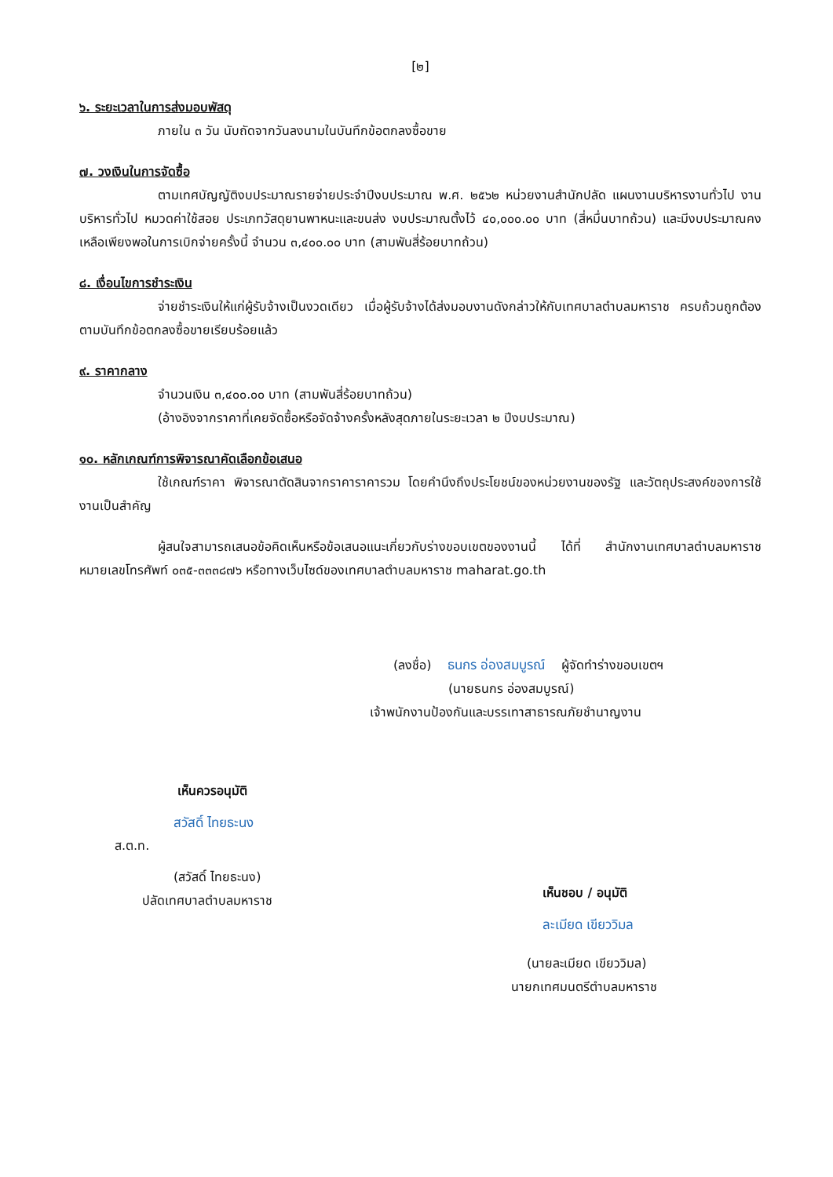[๒]
๖. ระยะเวลาในการส่งมอบพัสดุ
ภายใน ๓ วัน นับถัดจากวันลงนามในบันทึกข้อตกลงซื้อขาย
๗. วงเงินในการจัดซื้อ
ตามเทศบัญญัติงบประมาณรายจ่ายประจำปีงบประมาณ พ.ศ. ๒๕๖๒ หน่วยงานสำนักปลัด แผนงานบริหารงานทั่วไป งานบริหารทั่วไป หมวดค่าใช้สอย ประเภทวัสดุยานพาหนะและขนส่ง งบประมาณตั้งไว้ ๔๐,๐๐๐.๐๐ บาท (สี่หมื่นบาทถ้วน) และมีงบประมาณคงเหลือเพียงพอในการเบิกจ่ายครั้งนี้ จำนวน ๓,๔๐๐.๐๐ บาท (สามพันสี่ร้อยบาทถ้วน)
๘. เงื่อนไขการชำระเงิน
จ่ายชำระเงินให้แก่ผู้รับจ้างเป็นงวดเดียว เมื่อผู้รับจ้างได้ส่งมอบงานดังกล่าวให้กับเทศบาลตำบลมหาราช ครบถ้วนถูกต้อง ตามบันทึกข้อตกลงซื้อขายเรียบร้อยแล้ว
๙. ราคากลาง
จำนวนเงิน ๓,๔๐๐.๐๐ บาท (สามพันสี่ร้อยบาทถ้วน)
(อ้างอิงจากราคาที่เคยจัดซื้อหรือจัดจ้างครั้งหลังสุดภายในระยะเวลา ๒ ปีงบประมาณ)
๑๐. หลักเกณฑ์การพิจารณาคัดเลือกข้อเสนอ
ใช้เกณฑ์ราคา พิจารณาตัดสินจากราคาราคารวม โดยคำนึงถึงประโยชน์ของหน่วยงานของรัฐ และวัตถุประสงค์ของการใช้งานเป็นสำคัญ
ผู้สนใจสามารถเสนอข้อคิดเห็นหรือข้อเสนอแนะเกี่ยวกับร่างขอบเขตของงานนี้ ได้ที่ สำนักงานเทศบาลตำบลมหาราช หมายเลขโทรศัพท์ ๐๓๕-๓๓๓๘๗๖ หรือทางเว็บไซด์ของเทศบาลตำบลมหาราช maharat.go.th
(ลงชื่อ) ธนกร อ่องสมบูรณ์ ผู้จัดทำร่างขอบเขตฯ
(นายธนกร อ่องสมบูรณ์)
เจ้าพนักงานป้องกันและบรรเทาสาธารณภัยชำนาญงาน
เห็นควรอนุมัติ
สวัสดิ์ ไทยธะนง
ส.ต.ท.
(สวัสดิ์ ไทยธะนง)
ปลัดเทศบาลตำบลมหาราช
เห็นชอบ / อนุมัติ
ละเมียด เขียววิมล
(นายละเมียด เขียววิมล)
นายกเทศมนตรีตำบลมหาราช